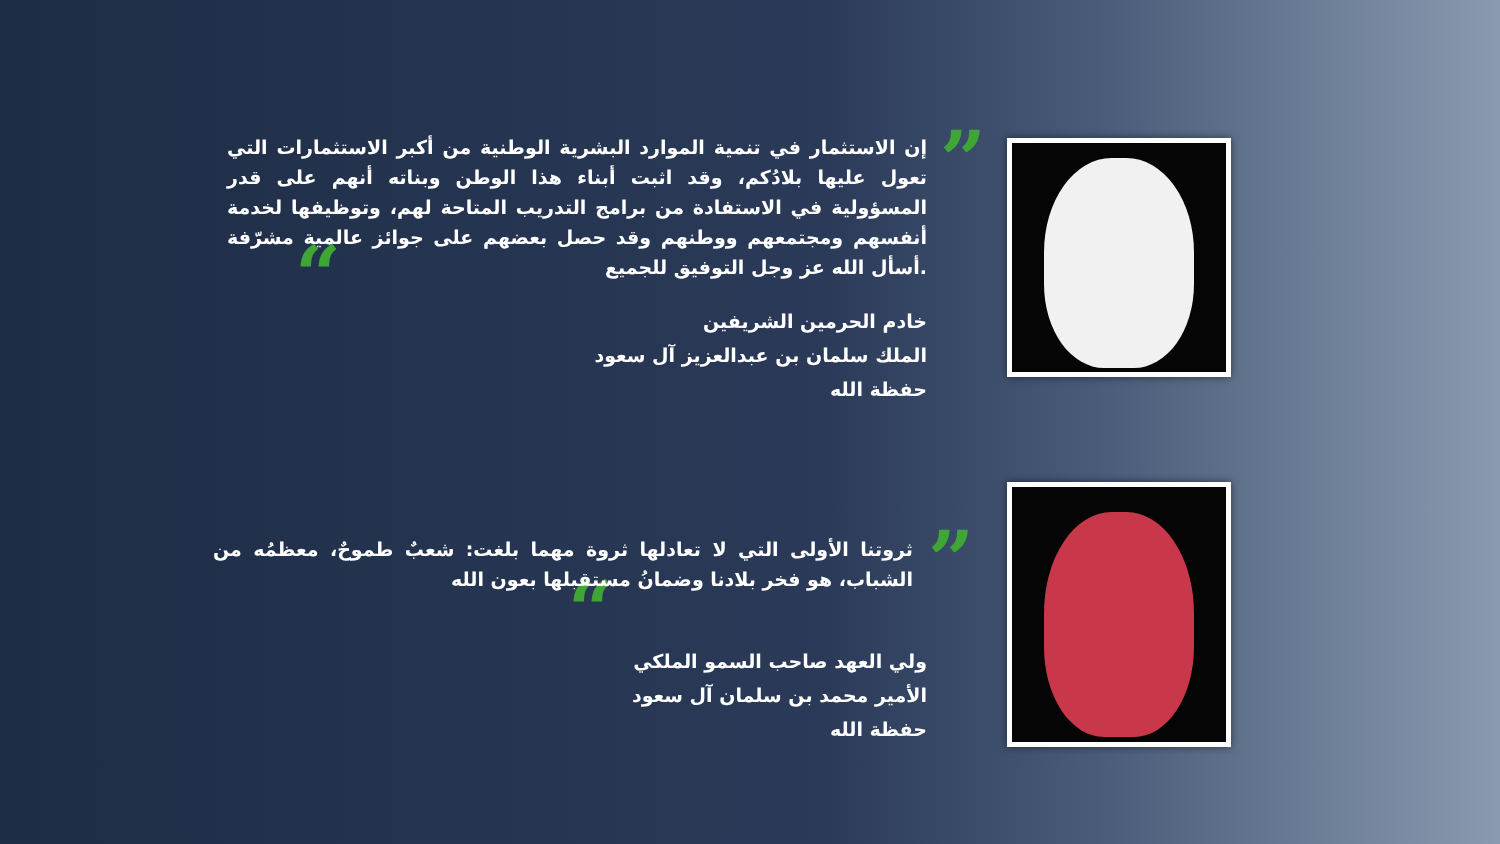”
“
إن الاستثمار في تنمية الموارد البشرية الوطنية من أكبر الاستثمارات التي تعول عليها بلادُكم، وقد اثبت أبناء هذا الوطن وبناته أنهم على قدر المسؤولية في الاستفادة من برامج التدريب المتاحة لهم، وتوظيفها لخدمة أنفسهم ومجتمعهم ووطنهم وقد حصل بعضهم على جوائز عالمية مشرّفة .أسأل الله عز وجل التوفيق للجميع
خادم الحرمين الشريفين
الملك سلمان بن عبدالعزيز آل سعود
حفظة الله
”
“
ثروتنا الأولى التي لا تعادلها ثروة مهما بلغت: شعبٌ طموحٌ، معظمُه من الشباب، هو فخر بلادنا وضمانُ مستقبلها بعون الله
ولي العهد صاحب السمو الملكي
الأمير محمد بن سلمان آل سعود
حفظة الله